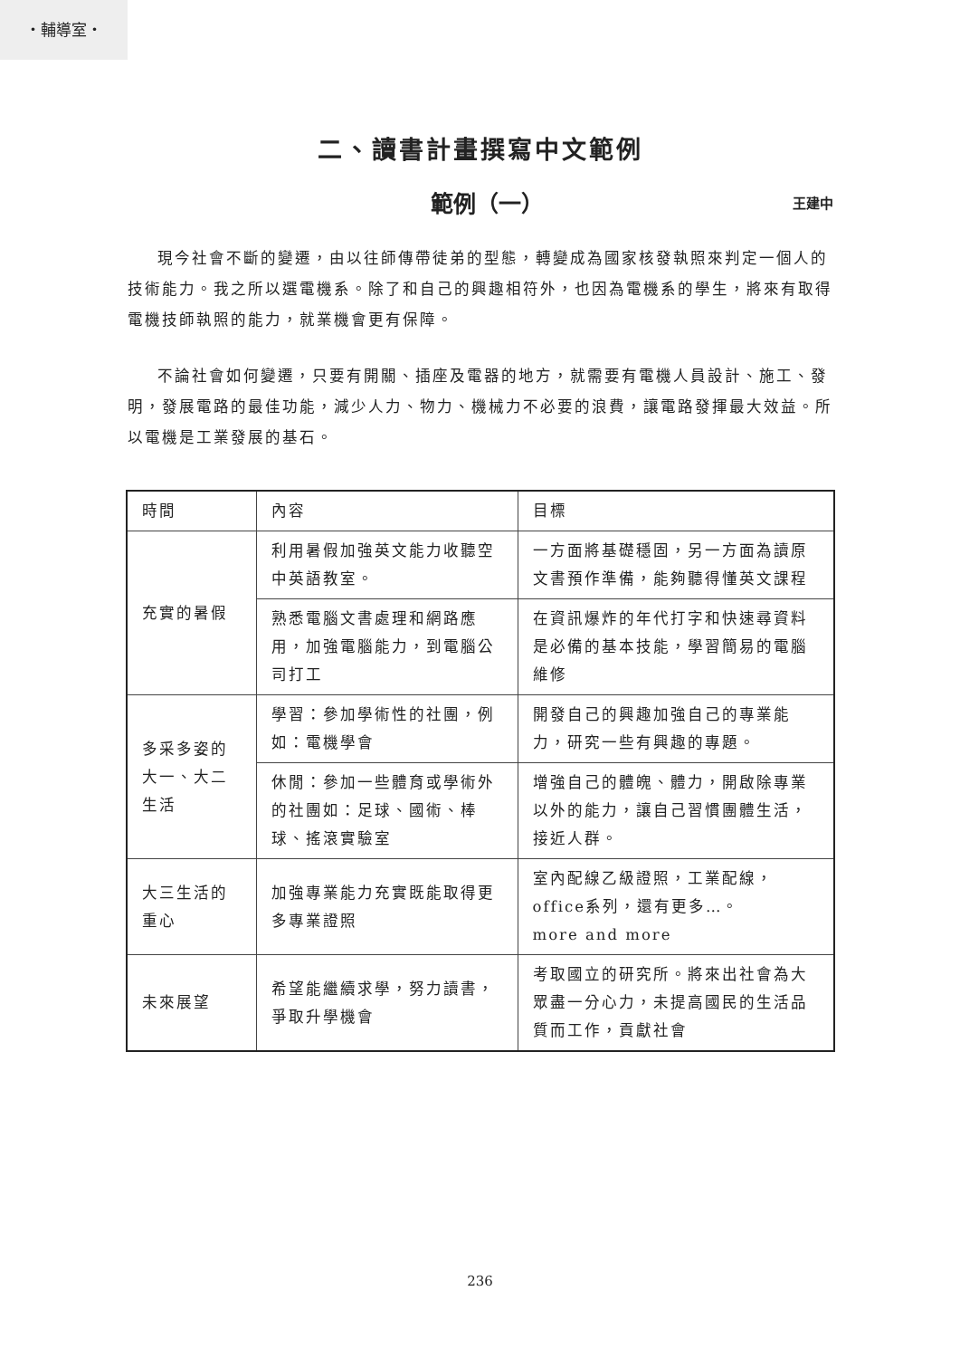・輔導室・
二、讀書計畫撰寫中文範例
範例（一）
王建中
現今社會不斷的變遷，由以往師傳帶徒弟的型態，轉變成為國家核發執照來判定一個人的技術能力。我之所以選電機系。除了和自己的興趣相符外，也因為電機系的學生，將來有取得電機技師執照的能力，就業機會更有保障。
不論社會如何變遷，只要有開關、插座及電器的地方，就需要有電機人員設計、施工、發明，發展電路的最佳功能，減少人力、物力、機械力不必要的浪費，讓電路發揮最大效益。所以電機是工業發展的基石。
| 時間 | 內容 | 目標 |
| 充實的暑假 | 利用暑假加強英文能力收聽空中英語教室。 | 一方面將基礎穩固，另一方面為讀原文書預作準備，能夠聽得懂英文課程 |
| | 熟悉電腦文書處理和網路應用，加強電腦能力，到電腦公司打工 | 在資訊爆炸的年代打字和快速尋資料是必備的基本技能，學習簡易的電腦維修 |
| 多采多姿的大一、大二生活 | 學習：參加學術性的社團，例如：電機學會 | 開發自己的興趣加強自己的專業能力，研究一些有興趣的專題。 |
| | 休閒：參加一些體育或學術外的社團如：足球、國術、棒球、搖滾實驗室 | 增強自己的體魄、體力，開啟除專業以外的能力，讓自己習慣團體生活，接近人群。 |
| 大三生活的重心 | 加強專業能力充實既能取得更多專業證照 | 室內配線乙級證照，工業配線，office系列，還有更多…。 more and more |
| 未來展望 | 希望能繼續求學，努力讀書，爭取升學機會 | 考取國立的研究所。將來出社會為大眾盡一分心力，未提高國民的生活品質而工作，貢獻社會 |
236